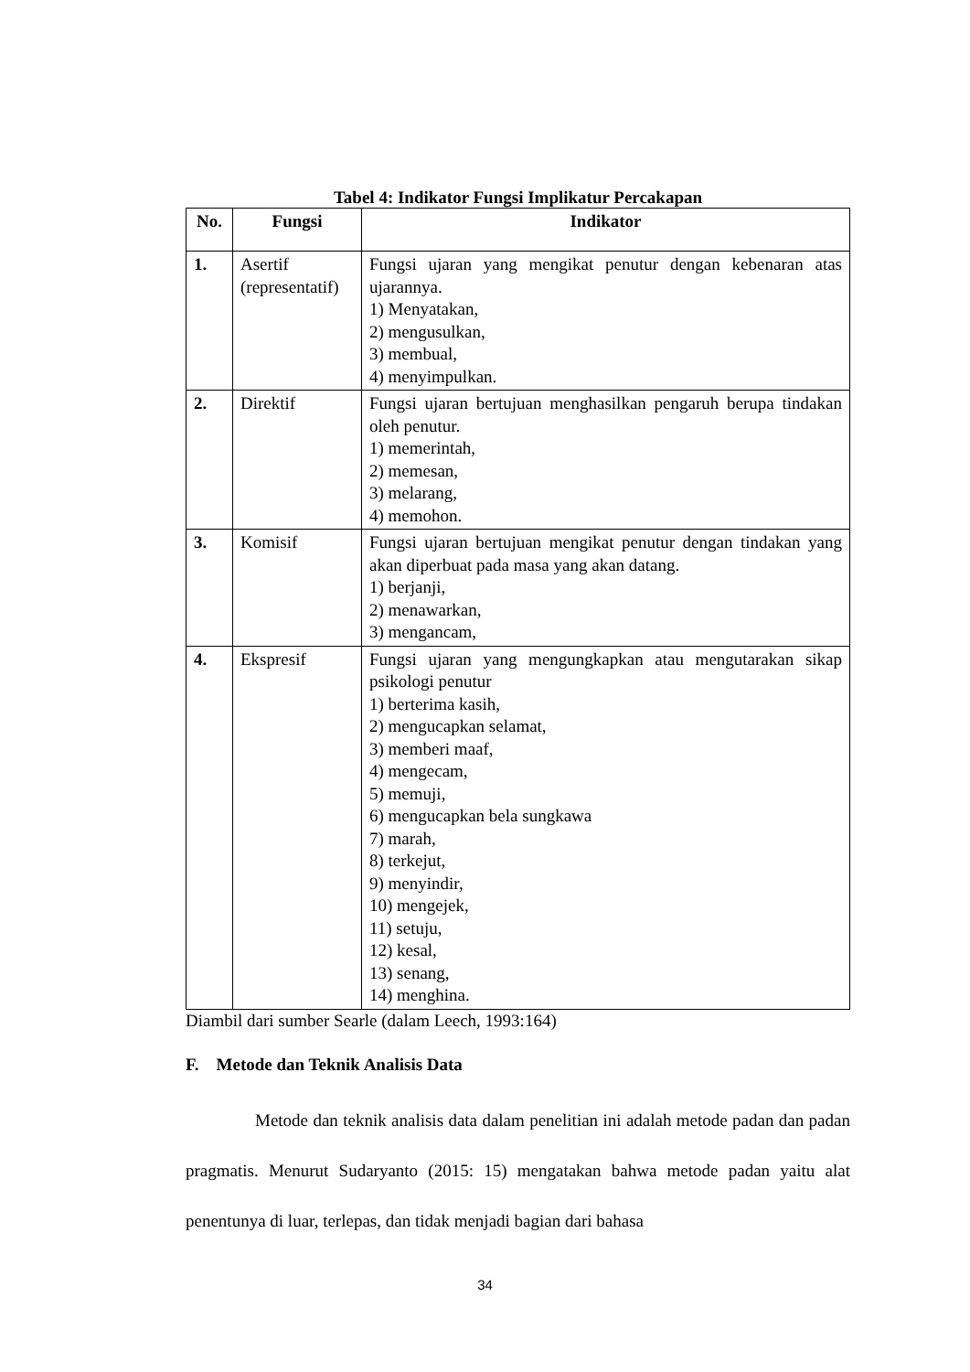Tabel 4: Indikator Fungsi Implikatur Percakapan
| No. | Fungsi | Indikator |
| --- | --- | --- |
| 1. | Asertif (representatif) | Fungsi ujaran yang mengikat penutur dengan kebenaran atas ujarannya. 1) Menyatakan, 2) mengusulkan, 3) membual, 4) menyimpulkan. |
| 2. | Direktif | Fungsi ujaran bertujuan menghasilkan pengaruh berupa tindakan oleh penutur. 1) memerintah, 2) memesan, 3) melarang, 4) memohon. |
| 3. | Komisif | Fungsi ujaran bertujuan mengikat penutur dengan tindakan yang akan diperbuat pada masa yang akan datang. 1) berjanji, 2) menawarkan, 3) mengancam, |
| 4. | Ekspresif | Fungsi ujaran yang mengungkapkan atau mengutarakan sikap psikologi penutur 1) berterima kasih, 2) mengucapkan selamat, 3) memberi maaf, 4) mengecam, 5) memuji, 6) mengucapkan bela sungkawa 7) marah, 8) terkejut, 9) menyindir, 10) mengejek, 11) setuju, 12) kesal, 13) senang, 14) menghina. |
Diambil dari sumber Searle (dalam Leech, 1993:164)
F. Metode dan Teknik Analisis Data
Metode dan teknik analisis data dalam penelitian ini adalah metode padan dan padan pragmatis. Menurut Sudaryanto (2015: 15) mengatakan bahwa metode padan yaitu alat penentunya di luar, terlepas, dan tidak menjadi bagian dari bahasa
34